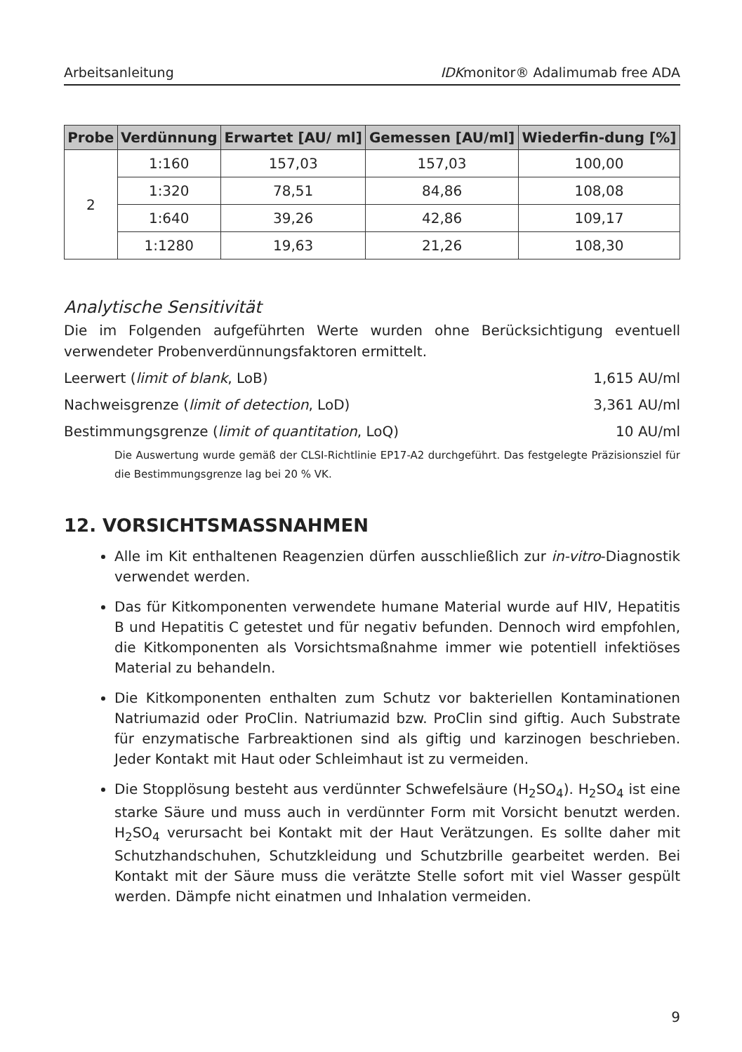Arbeitsanleitung IDKmonitor® Adalimumab free ADA
| Probe | Verdünnung | Erwartet [AU/ ml] | Gemessen [AU/ml] | Wiederfin-dung [%] |
| --- | --- | --- | --- | --- |
| 2 | 1:160 | 157,03 | 157,03 | 100,00 |
| | 1:320 | 78,51 | 84,86 | 108,08 |
| | 1:640 | 39,26 | 42,86 | 109,17 |
| | 1:1280 | 19,63 | 21,26 | 108,30 |
Analytische Sensitivität
Die im Folgenden aufgeführten Werte wurden ohne Berücksichtigung eventuell verwendeter Probenverdünnungsfaktoren ermittelt.
Leerwert (limit of blank, LoB) 1,615 AU/ml
Nachweisgrenze (limit of detection, LoD) 3,361 AU/ml
Bestimmungsgrenze (limit of quantitation, LoQ) 10 AU/ml
Die Auswertung wurde gemäß der CLSI-Richtlinie EP17-A2 durchgeführt. Das festgelegte Präzisionsziel für die Bestimmungsgrenze lag bei 20 % VK.
12. VORSICHTSMASSNAHMEN
Alle im Kit enthaltenen Reagenzien dürfen ausschließlich zur in-vitro-Diagnostik verwendet werden.
Das für Kitkomponenten verwendete humane Material wurde auf HIV, Hepatitis B und Hepatitis C getestet und für negativ befunden. Dennoch wird empfohlen, die Kitkomponenten als Vorsichtsmaßnahme immer wie potentiell infektiöses Material zu behandeln.
Die Kitkomponenten enthalten zum Schutz vor bakteriellen Kontaminationen Natriumazid oder ProClin. Natriumazid bzw. ProClin sind giftig. Auch Substrate für enzymatische Farbreaktionen sind als giftig und karzinogen beschrieben. Jeder Kontakt mit Haut oder Schleimhaut ist zu vermeiden.
Die Stopplösung besteht aus verdünnter Schwefelsäure (H<sub>2</sub>SO<sub>4</sub>). H<sub>2</sub>SO<sub>4</sub> ist eine starke Säure und muss auch in verdünnter Form mit Vorsicht benutzt werden. H<sub>2</sub>SO<sub>4</sub> verursacht bei Kontakt mit der Haut Verätzungen. Es sollte daher mit Schutzhandschuhen, Schutzkleidung und Schutzbrille gearbeitet werden. Bei Kontakt mit der Säure muss die verätzte Stelle sofort mit viel Wasser gespült werden. Dämpfe nicht einatmen und Inhalation vermeiden.
9